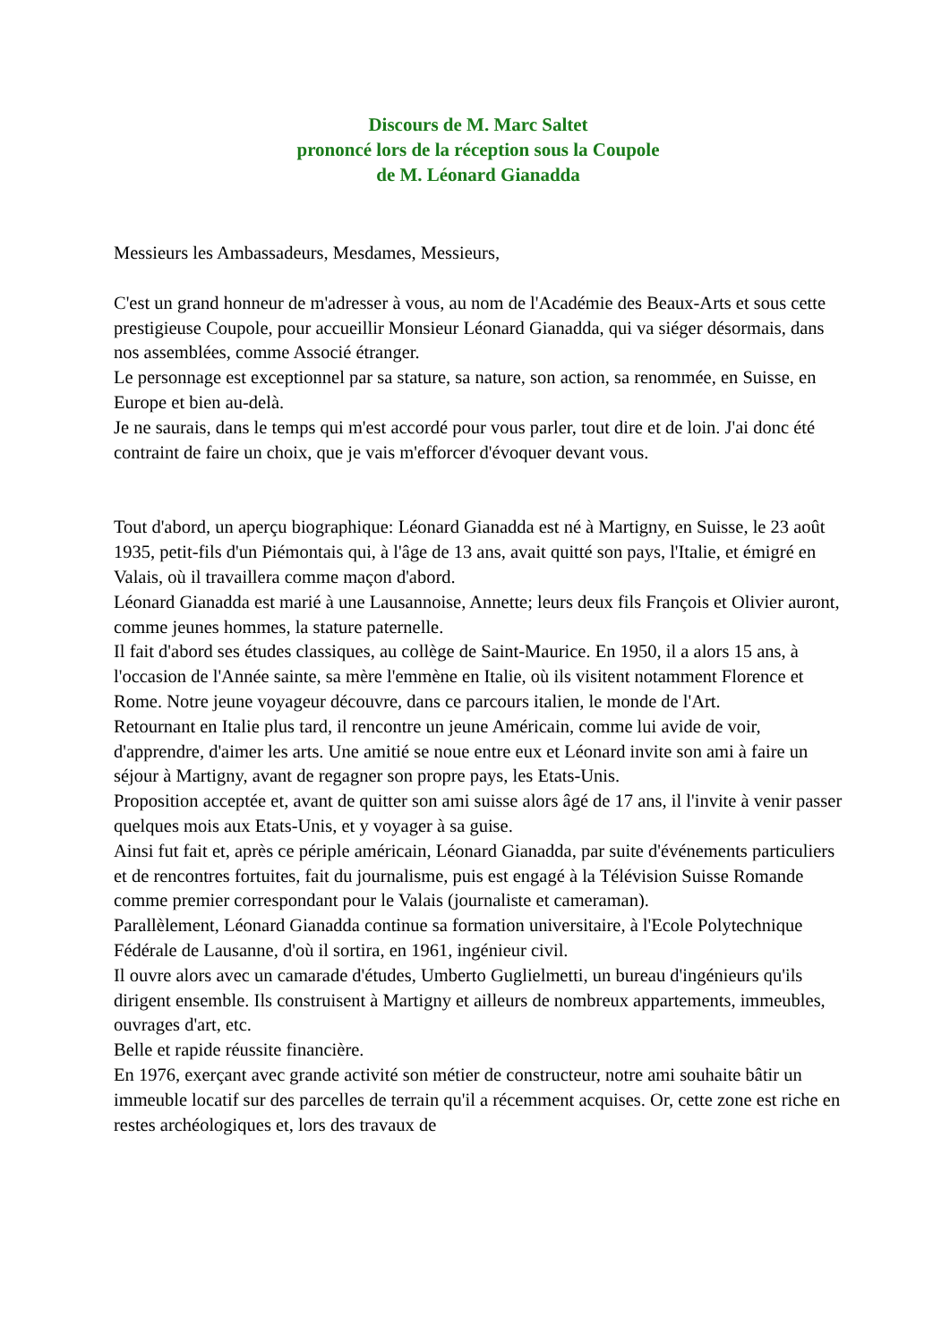Discours de M. Marc Saltet
prononcé lors de la réception sous la Coupole
de M. Léonard Gianadda
Messieurs les Ambassadeurs, Mesdames, Messieurs,
C'est un grand honneur de m'adresser à vous, au nom de l'Académie des Beaux-Arts et sous cette prestigieuse Coupole, pour accueillir Monsieur Léonard Gianadda, qui va siéger désormais, dans nos assemblées, comme Associé étranger.
Le personnage est exceptionnel par sa stature, sa nature, son action, sa renommée, en Suisse, en Europe et bien au-delà.
Je ne saurais, dans le temps qui m'est accordé pour vous parler, tout dire et de loin. J'ai donc été contraint de faire un choix, que je vais m'efforcer d'évoquer devant vous.
Tout d'abord, un aperçu biographique: Léonard Gianadda est né à Martigny, en Suisse, le 23 août 1935, petit-fils d'un Piémontais qui, à l'âge de 13 ans, avait quitté son pays, l'Italie, et émigré en Valais, où il travaillera comme maçon d'abord.
Léonard Gianadda est marié à une Lausannoise, Annette; leurs deux fils François et Olivier auront, comme jeunes hommes, la stature paternelle.
Il fait d'abord ses études classiques, au collège de Saint-Maurice. En 1950, il a alors 15 ans, à l'occasion de l'Année sainte, sa mère l'emmène en Italie, où ils visitent notamment Florence et Rome. Notre jeune voyageur découvre, dans ce parcours italien, le monde de l'Art.
Retournant en Italie plus tard, il rencontre un jeune Américain, comme lui avide de voir, d'apprendre, d'aimer les arts. Une amitié se noue entre eux et Léonard invite son ami à faire un séjour à Martigny, avant de regagner son propre pays, les Etats-Unis.
Proposition acceptée et, avant de quitter son ami suisse alors âgé de 17 ans, il l'invite à venir passer quelques mois aux Etats-Unis, et y voyager à sa guise.
Ainsi fut fait et, après ce périple américain, Léonard Gianadda, par suite d'événements particuliers et de rencontres fortuites, fait du journalisme, puis est engagé à la Télévision Suisse Romande comme premier correspondant pour le Valais (journaliste et cameraman).
Parallèlement, Léonard Gianadda continue sa formation universitaire, à l'Ecole Polytechnique Fédérale de Lausanne, d'où il sortira, en 1961, ingénieur civil.
Il ouvre alors avec un camarade d'études, Umberto Guglielmetti, un bureau d'ingénieurs qu'ils dirigent ensemble. Ils construisent à Martigny et ailleurs de nombreux appartements, immeubles, ouvrages d'art, etc.
Belle et rapide réussite financière.
En 1976, exerçant avec grande activité son métier de constructeur, notre ami souhaite bâtir un immeuble locatif sur des parcelles de terrain qu'il a récemment acquises. Or, cette zone est riche en restes archéologiques et, lors des travaux de